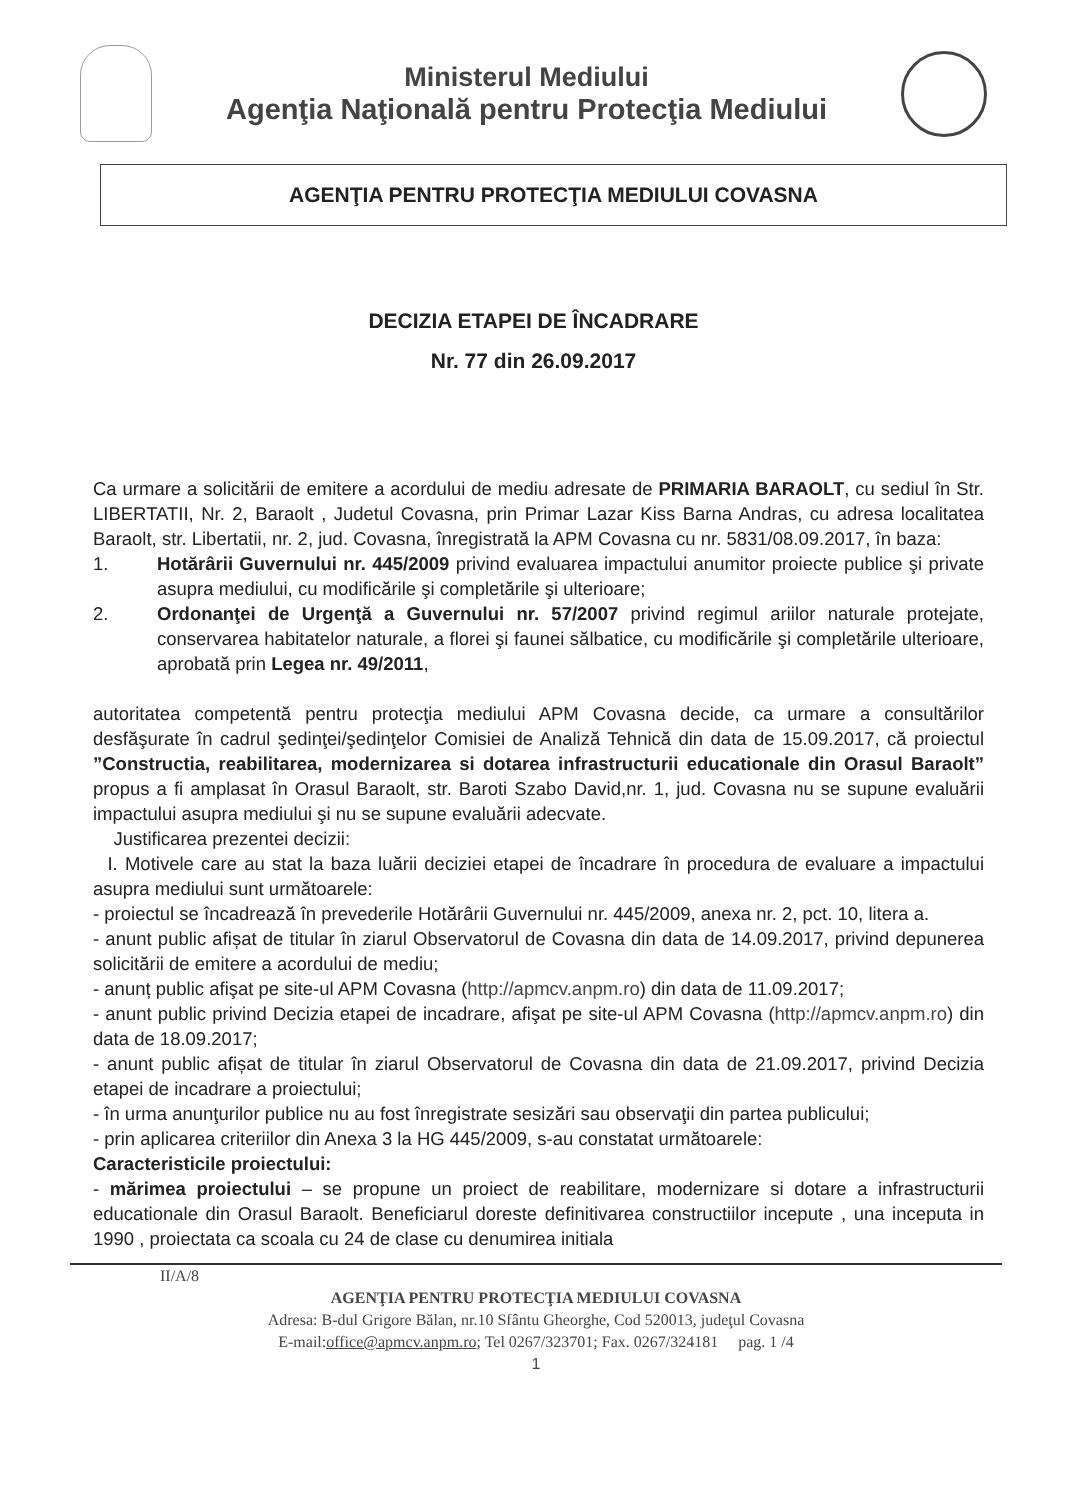Ministerul Mediului
Agenţia Naţională pentru Protecţia Mediului
AGENŢIA PENTRU PROTECŢIA MEDIULUI COVASNA
DECIZIA ETAPEI DE ÎNCADRARE
Nr. 77 din 26.09.2017
Ca urmare a solicitării de emitere a acordului de mediu adresate de PRIMARIA BARAOLT, cu sediul în Str. LIBERTATII, Nr. 2, Baraolt , Judetul Covasna, prin Primar Lazar Kiss Barna Andras, cu adresa localitatea Baraolt, str. Libertatii, nr. 2, jud. Covasna, înregistrată la APM Covasna cu nr. 5831/08.09.2017, în baza:
1. Hotărârii Guvernului nr. 445/2009 privind evaluarea impactului anumitor proiecte publice şi private asupra mediului, cu modificările şi completările şi ulterioare;
2. Ordonanţei de Urgenţă a Guvernului nr. 57/2007 privind regimul ariilor naturale protejate, conservarea habitatelor naturale, a florei şi faunei sălbatice, cu modificările şi completările ulterioare, aprobată prin Legea nr. 49/2011,
autoritatea competentă pentru protecţia mediului APM Covasna decide, ca urmare a consultărilor desfăşurate în cadrul şedinţei/şedinţelor Comisiei de Analiză Tehnică din data de 15.09.2017, că proiectul ”Constructia, reabilitarea, modernizarea si dotarea infrastructurii educationale din Orasul Baraolt” propus a fi amplasat în Orasul Baraolt, str. Baroti Szabo David,nr. 1, jud. Covasna nu se supune evaluării impactului asupra mediului şi nu se supune evaluării adecvate.
Justificarea prezentei decizii:
I. Motivele care au stat la baza luării deciziei etapei de încadrare în procedura de evaluare a impactului asupra mediului sunt următoarele:
- proiectul se încadrează în prevederile Hotărârii Guvernului nr. 445/2009, anexa nr. 2, pct. 10, litera a.
- anunt public afișat de titular în ziarul Observatorul de Covasna din data de 14.09.2017, privind depunerea solicitării de emitere a acordului de mediu;
- anunț public afişat pe site-ul APM Covasna (http://apmcv.anpm.ro) din data de 11.09.2017;
- anunt public privind Decizia etapei de incadrare, afişat pe site-ul APM Covasna (http://apmcv.anpm.ro) din data de 18.09.2017;
- anunt public afișat de titular în ziarul Observatorul de Covasna din data de 21.09.2017, privind Decizia etapei de incadrare a proiectului;
- în urma anunţurilor publice nu au fost înregistrate sesizări sau observaţii din partea publicului;
- prin aplicarea criteriilor din Anexa 3 la HG 445/2009, s-au constatat următoarele:
Caracteristicile proiectului:
- mărimea proiectului – se propune un proiect de reabilitare, modernizare si dotare a infrastructurii educationale din Orasul Baraolt. Beneficiarul doreste definitivarea constructiilor incepute , una inceputa in 1990 , proiectata ca scoala cu 24 de clase cu denumirea initiala
II/A/8
AGENŢIA PENTRU PROTECŢIA MEDIULUI COVASNA
Adresa: B-dul Grigore Bălan, nr.10 Sfântu Gheorghe, Cod 520013, judeţul Covasna
E-mail:office@apmcv.anpm.ro; Tel 0267/323701; Fax. 0267/324181 pag. 1 /4
1